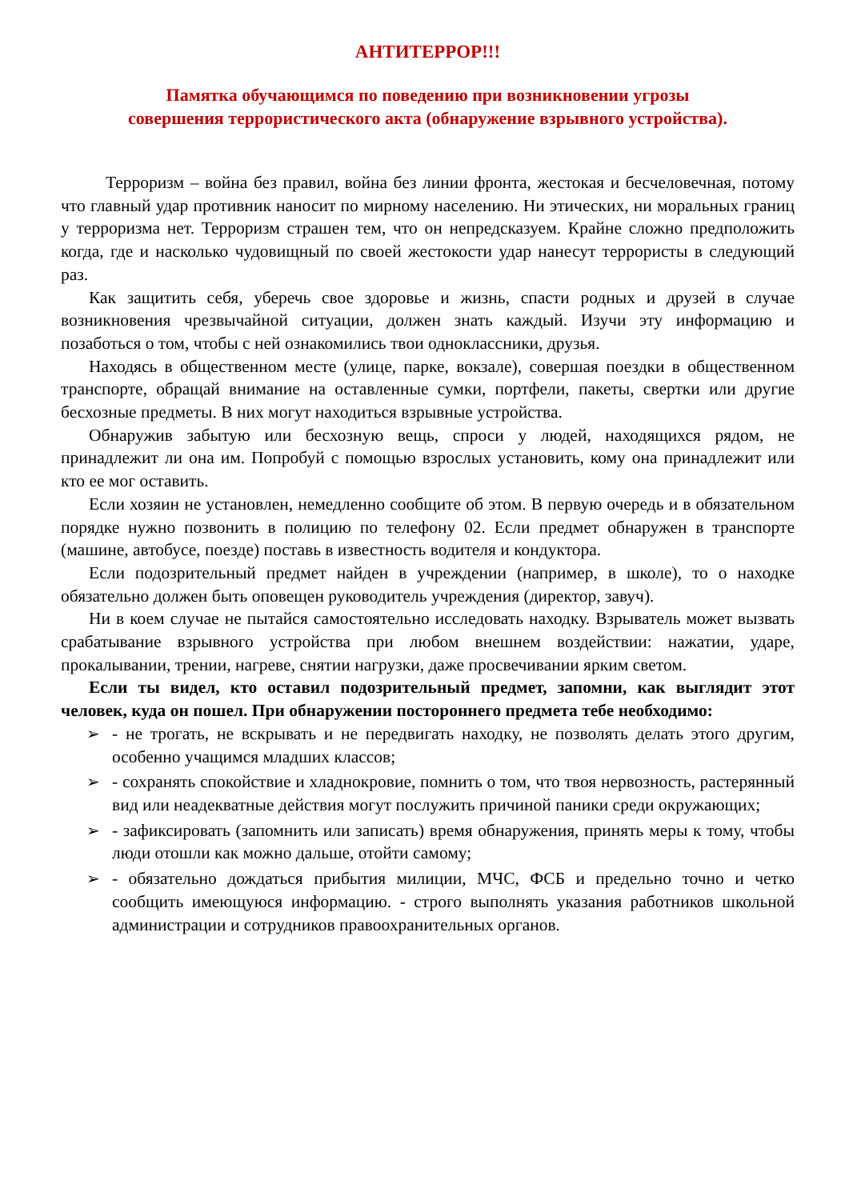АНТИТЕРРОР!!!
Памятка обучающимся по поведению при возникновении угрозы
совершения террористического акта (обнаружение взрывного устройства).
Терроризм – война без правил, война без линии фронта, жестокая и бесчеловечная, потому что главный удар противник наносит по мирному населению. Ни этических, ни моральных границ у терроризма нет. Терроризм страшен тем, что он непредсказуем. Крайне сложно предположить когда, где и насколько чудовищный по своей жестокости удар нанесут террористы в следующий раз.
Как защитить себя, уберечь свое здоровье и жизнь, спасти родных и друзей в случае возникновения чрезвычайной ситуации, должен знать каждый. Изучи эту информацию и позаботься о том, чтобы с ней ознакомились твои одноклассники, друзья.
Находясь в общественном месте (улице, парке, вокзале), совершая поездки в общественном транспорте, обращай внимание на оставленные сумки, портфели, пакеты, свертки или другие бесхозные предметы. В них могут находиться взрывные устройства.
Обнаружив забытую или бесхозную вещь, спроси у людей, находящихся рядом, не принадлежит ли она им. Попробуй с помощью взрослых установить, кому она принадлежит или кто ее мог оставить.
Если хозяин не установлен, немедленно сообщите об этом. В первую очередь и в обязательном порядке нужно позвонить в полицию по телефону 02. Если предмет обнаружен в транспорте (машине, автобусе, поезде) поставь в известность водителя и кондуктора.
Если подозрительный предмет найден в учреждении (например, в школе), то о находке обязательно должен быть оповещен руководитель учреждения (директор, завуч).
Ни в коем случае не пытайся самостоятельно исследовать находку. Взрыватель может вызвать срабатывание взрывного устройства при любом внешнем воздействии: нажатии, ударе, прокалывании, трении, нагреве, снятии нагрузки, даже просвечивании ярким светом.
Если ты видел, кто оставил подозрительный предмет, запомни, как выглядит этот человек, куда он пошел. При обнаружении постороннего предмета тебе необходимо:
➢ - не трогать, не вскрывать и не передвигать находку, не позволять делать этого другим, особенно учащимся младших классов;
➢ - сохранять спокойствие и хладнокровие, помнить о том, что твоя нервозность, растерянный вид или неадекватные действия могут послужить причиной паники среди окружающих;
➢ - зафиксировать (запомнить или записать) время обнаружения, принять меры к тому, чтобы люди отошли как можно дальше, отойти самому;
➢ - обязательно дождаться прибытия милиции, МЧС, ФСБ и предельно точно и четко сообщить имеющуюся информацию. - строго выполнять указания работников школьной администрации и сотрудников правоохранительных органов.